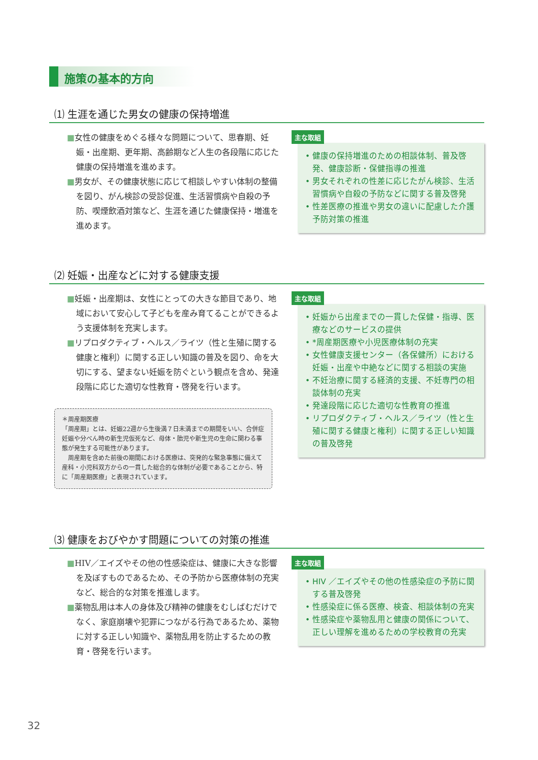施策の基本的方向
⑴ 生涯を通じた男女の健康の保持増進
■女性の健康をめぐる様々な問題について、思春期、妊娠・出産期、更年期、高齢期など人生の各段階に応じた健康の保持増進を進めます。
■男女が、その健康状態に応じて相談しやすい体制の整備を図り、がん検診の受診促進、生活習慣病や自殺の予防、喫煙飲酒対策など、生涯を通じた健康保持・増進を進めます。
主な取組
• 健康の保持増進のための相談体制、普及啓発、健康診断・保健指導の推進
• 男女それぞれの性差に応じたがん検診、生活習慣病や自殺の予防などに関する普及啓発
• 性差医療の推進や男女の違いに配慮した介護予防対策の推進
⑵ 妊娠・出産などに対する健康支援
■妊娠・出産期は、女性にとっての大きな節目であり、地域において安心して子どもを産み育てることができるよう支援体制を充実します。
■リプロダクティブ・ヘルス／ライツ（性と生殖に関する健康と権利）に関する正しい知識の普及を図り、命を大切にする、望まない妊娠を防ぐという観点を含め、発達段階に応じた適切な性教育・啓発を行います。
＊周産期医療
「周産期」とは、妊娠22週から生後満７日未満までの期間をいい、合併症妊娠や分べん時の新生児仮死など、母体・胎児や新生児の生命に関わる事態が発生する可能性があります。
　周産期を含めた前後の期間における医療は、突発的な緊急事態に備えて産科・小児科双方からの一貫した総合的な体制が必要であることから、特に「周産期医療」と表現されています。
主な取組
• 妊娠から出産までの一貫した保健・指導、医療などのサービスの提供
• *周産期医療や小児医療体制の充実
• 女性健康支援センター（各保健所）における妊娠・出産や中絶などに関する相談の実施
• 不妊治療に関する経済的支援、不妊専門の相談体制の充実
• 発達段階に応じた適切な性教育の推進
• リプロダクティブ・ヘルス／ライツ（性と生殖に関する健康と権利）に関する正しい知識の普及啓発
⑶ 健康をおびやかす問題についての対策の推進
■HIV／エイズやその他の性感染症は、健康に大きな影響を及ぼすものであるため、その予防から医療体制の充実など、総合的な対策を推進します。
■薬物乱用は本人の身体及び精神の健康をむしばむだけでなく、家庭崩壊や犯罪につながる行為であるため、薬物に対する正しい知識や、薬物乱用を防止するための教育・啓発を行います。
主な取組
• HIV ／エイズやその他の性感染症の予防に関する普及啓発
• 性感染症に係る医療、検査、相談体制の充実
• 性感染症や薬物乱用と健康の関係について、正しい理解を進めるための学校教育の充実
32